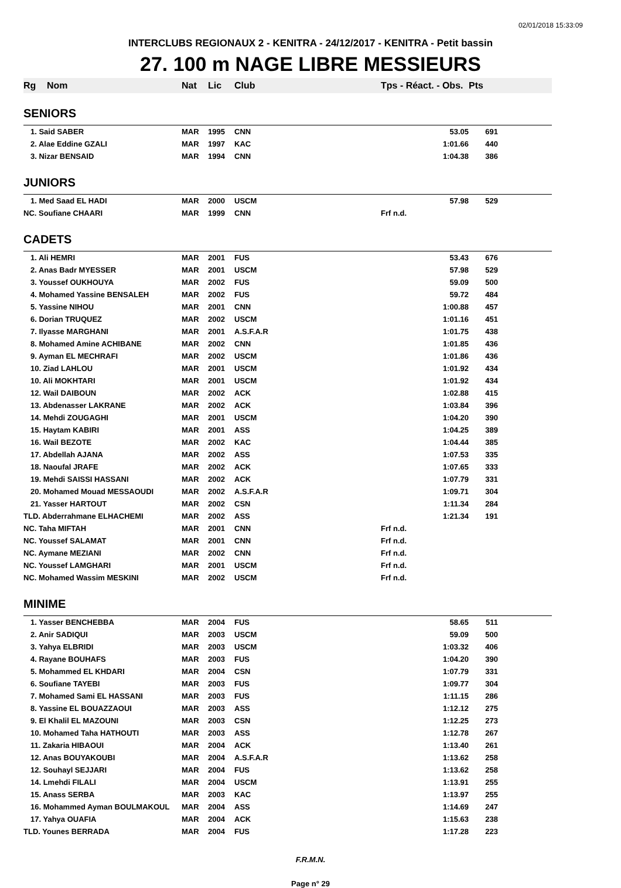02/01/2018 15:33:09
INTERCLUBS REGIONAUX 2 - KENITRA - 24/12/2017 - KENITRA - Petit bassin
27. 100 m NAGE LIBRE MESSIEURS
| Rg | Nom | Nat | Lic | Club | Tps - Réact. - Obs. | Pts |
| --- | --- | --- | --- | --- | --- | --- |
| SENIORS | | | | | | |
| 1. Said SABER | | MAR | 1995 | CNN | 53.05 | 691 |
| 2. Alae Eddine GZALI | | MAR | 1997 | KAC | 1:01.66 | 440 |
| 3. Nizar BENSAID | | MAR | 1994 | CNN | 1:04.38 | 386 |
| JUNIORS | | | | | | |
| 1. Med Saad EL HADI | | MAR | 2000 | USCM | 57.98 | 529 |
| NC. Soufiane CHAARI | | MAR | 1999 | CNN | Frf n.d. | |
| CADETS | | | | | | |
| 1. Ali HEMRI | | MAR | 2001 | FUS | 53.43 | 676 |
| 2. Anas Badr MYESSER | | MAR | 2001 | USCM | 57.98 | 529 |
| 3. Youssef OUKHOUYA | | MAR | 2002 | FUS | 59.09 | 500 |
| 4. Mohamed Yassine BENSALEH | | MAR | 2002 | FUS | 59.72 | 484 |
| 5. Yassine NIHOU | | MAR | 2001 | CNN | 1:00.88 | 457 |
| 6. Dorian TRUQUEZ | | MAR | 2002 | USCM | 1:01.16 | 451 |
| 7. Ilyasse MARGHANI | | MAR | 2001 | A.S.F.A.R | 1:01.75 | 438 |
| 8. Mohamed Amine ACHIBANE | | MAR | 2002 | CNN | 1:01.85 | 436 |
| 9. Ayman EL MECHRAFI | | MAR | 2002 | USCM | 1:01.86 | 436 |
| 10. Ziad LAHLOU | | MAR | 2001 | USCM | 1:01.92 | 434 |
| 10. Ali MOKHTARI | | MAR | 2001 | USCM | 1:01.92 | 434 |
| 12. Wail DAIBOUN | | MAR | 2002 | ACK | 1:02.88 | 415 |
| 13. Abdenasser LAKRANE | | MAR | 2002 | ACK | 1:03.84 | 396 |
| 14. Mehdi ZOUGAGHI | | MAR | 2001 | USCM | 1:04.20 | 390 |
| 15. Haytam KABIRI | | MAR | 2001 | ASS | 1:04.25 | 389 |
| 16. Wail BEZOTE | | MAR | 2002 | KAC | 1:04.44 | 385 |
| 17. Abdellah AJANA | | MAR | 2002 | ASS | 1:07.53 | 335 |
| 18. Naoufal JRAFE | | MAR | 2002 | ACK | 1:07.65 | 333 |
| 19. Mehdi SAISSI HASSANI | | MAR | 2002 | ACK | 1:07.79 | 331 |
| 20. Mohamed Mouad MESSAOUDI | | MAR | 2002 | A.S.F.A.R | 1:09.71 | 304 |
| 21. Yasser HARTOUT | | MAR | 2002 | CSN | 1:11.34 | 284 |
| TLD. Abderrahmane ELHACHEMI | | MAR | 2002 | ASS | 1:21.34 | 191 |
| NC. Taha MIFTAH | | MAR | 2001 | CNN | Frf n.d. | |
| NC. Youssef SALAMAT | | MAR | 2001 | CNN | Frf n.d. | |
| NC. Aymane MEZIANI | | MAR | 2002 | CNN | Frf n.d. | |
| NC. Youssef LAMGHARI | | MAR | 2001 | USCM | Frf n.d. | |
| NC. Mohamed Wassim MESKINI | | MAR | 2002 | USCM | Frf n.d. | |
| MINIME | | | | | | |
| 1. Yasser BENCHEBBA | | MAR | 2004 | FUS | 58.65 | 511 |
| 2. Anir SADIQUI | | MAR | 2003 | USCM | 59.09 | 500 |
| 3. Yahya ELBRIDI | | MAR | 2003 | USCM | 1:03.32 | 406 |
| 4. Rayane BOUHAFS | | MAR | 2003 | FUS | 1:04.20 | 390 |
| 5. Mohammed EL KHDARI | | MAR | 2004 | CSN | 1:07.79 | 331 |
| 6. Soufiane TAYEBI | | MAR | 2003 | FUS | 1:09.77 | 304 |
| 7. Mohamed Sami EL HASSANI | | MAR | 2003 | FUS | 1:11.15 | 286 |
| 8. Yassine EL BOUAZZAOUI | | MAR | 2003 | ASS | 1:12.12 | 275 |
| 9. El Khalil EL MAZOUNI | | MAR | 2003 | CSN | 1:12.25 | 273 |
| 10. Mohamed Taha HATHOUTI | | MAR | 2003 | ASS | 1:12.78 | 267 |
| 11. Zakaria HIBAOUI | | MAR | 2004 | ACK | 1:13.40 | 261 |
| 12. Anas BOUYAKOUBI | | MAR | 2004 | A.S.F.A.R | 1:13.62 | 258 |
| 12. Souhayl SEJJARI | | MAR | 2004 | FUS | 1:13.62 | 258 |
| 14. Lmehdi FILALI | | MAR | 2004 | USCM | 1:13.91 | 255 |
| 15. Anass SERBA | | MAR | 2003 | KAC | 1:13.97 | 255 |
| 16. Mohammed Ayman BOULMAKOUL | | MAR | 2004 | ASS | 1:14.69 | 247 |
| 17. Yahya OUAFIA | | MAR | 2004 | ACK | 1:15.63 | 238 |
| TLD. Younes BERRADA | | MAR | 2004 | FUS | 1:17.28 | 223 |
F.R.M.N.
Page n° 29